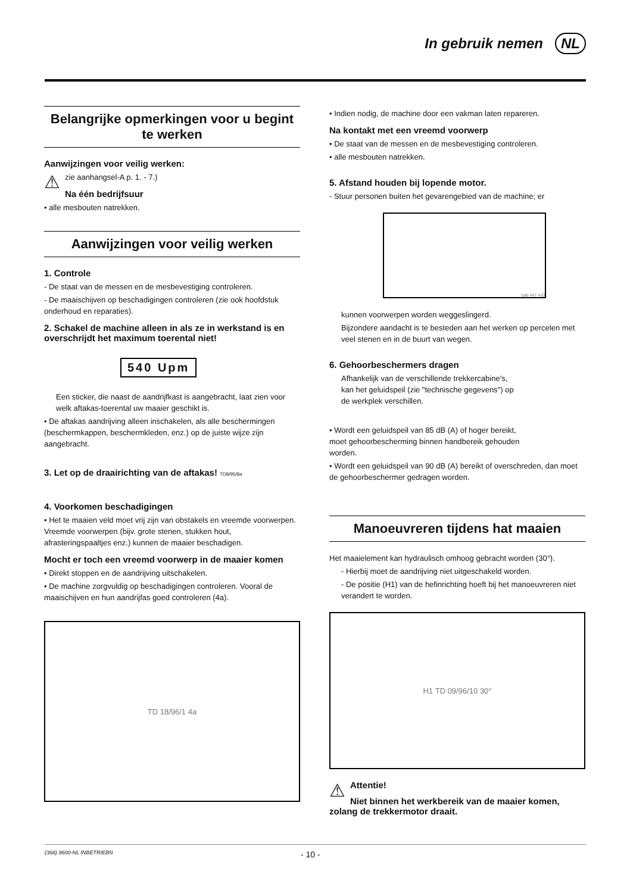In gebruik nemen NL
Belangrijke opmerkingen voor u begint te werken
Aanwijzingen voor veilig werken:
⚠
zie aanhangsel-A p. 1. - 7.)
Na één bedrijfsuur
• alle mesbouten natrekken.
Aanwijzingen voor veilig werken
1. Controle
- De staat van de messen en de mesbevestiging controleren.
- De maaischijven op beschadigingen controleren (zie ook hoofdstuk onderhoud en reparaties).
2. Schakel de machine alleen in als ze in werkstand is en overschrijdt het maximum toerental niet!
540 Upm
Een sticker, die naast de aandrijfkast is aangebracht, laat zien voor welk aftakas-toerental uw maaier geschikt is.
• De aftakas aandrijving alleen inschakelen, als alle beschermingen (beschermkappen, beschermkleden, enz.) op de juiste wijze zijn aangebracht.
3. Let op de draairichting van de aftakas! TD8/95/8a
4. Voorkomen beschadigingen
• Het te maaien veld moet vrij zijn van obstakels en vreemde voorwerpen. Vreemde voorwerpen (bijv. grote stenen, stukken hout, afrasteringspaaltjes enz.) kunnen de maaier beschadigen.
Mocht er toch een vreemd voorwerp in de maaier komen
• Direkt stoppen en de aandrijving uitschakelen.
• De machine zorgvuldig op beschadigingen controleren. Vooral de maaischijven en hun aandrijfas goed controleren (4a).
TD 18/96/1 4a
• Indien nodig, de machine door een vakman laten repareren.
Na kontakt met een vreemd voorwerp
• De staat van de messen en de mesbevestiging controleren.
• alle mesbouten natrekken.
5. Afstand houden bij lopende motor.
- Stuur personen buiten het gevarengebied van de machine; er
bab 447 410
kunnen voorwerpen worden weggeslingerd.
Bijzondere aandacht is te besteden aan het werken op percelen met veel stenen en in de buurt van wegen.
6. Gehoorbeschermers dragen
Afhankelijk van de verschillende trekkercabine's, kan het geluidspeil (zie "technische gegevens") op de werkplek verschillen.
• Wordt een geluidspeil van 85 dB (A) of hoger bereikt, moet gehoorbescherming binnen handbereik gehouden worden.
• Wordt een geluidspeil van 90 dB (A) bereikt of overschreden, dan moet de gehoorbeschermer gedragen worden.
Manoeuvreren tijdens hat maaien
Het maaielement kan hydraulisch omhoog gebracht worden (30°).
- Hierbij moet de aandrijving niet uitgeschakeld worden.
- De positie (H1) van de hefinrichting hoeft bij het manoeuvreren niet verandert te worden.
H1 TD 09/96/10 30°
⚠
Attentie!
Niet binnen het werkbereik van de maaier komen, zolang de trekkermotor draait.
(368) 9600-NL INBETRIEBN - 10 -